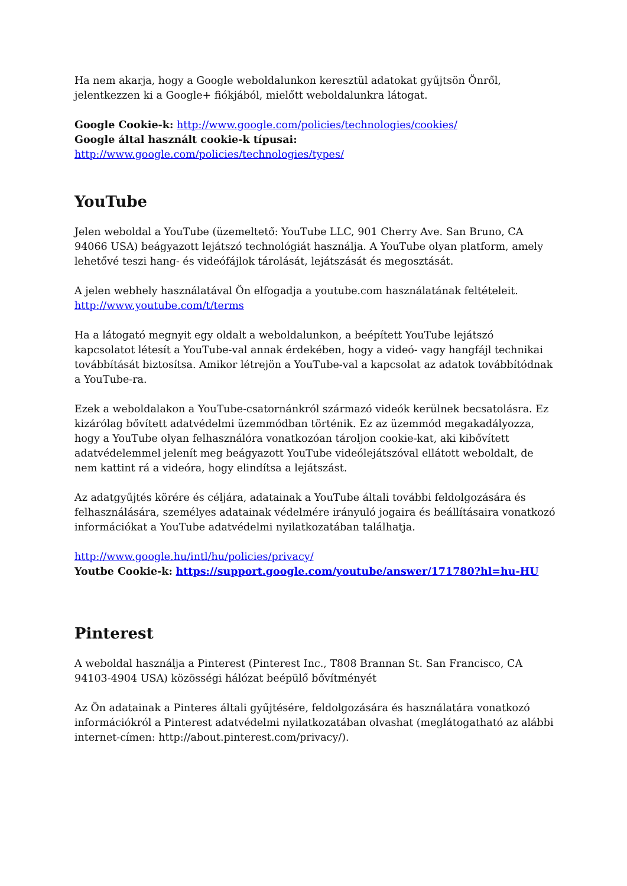Ha nem akarja, hogy a Google weboldalunkon keresztül adatokat gyűjtsön Önről, jelentkezzen ki a Google+ fiókjából, mielőtt weboldalunkra látogat.
Google Cookie-k: http://www.google.com/policies/technologies/cookies/
Google által használt cookie-k típusai:
http://www.google.com/policies/technologies/types/
YouTube
Jelen weboldal a YouTube (üzemeltető: YouTube LLC, 901 Cherry Ave. San Bruno, CA 94066 USA) beágyazott lejátszó technológiát használja. A YouTube olyan platform, amely lehetővé teszi hang- és videófájlok tárolását, lejátszását és megosztását.
A jelen webhely használatával Ön elfogadja a youtube.com használatának feltételeit.
http://www.youtube.com/t/terms
Ha a látogató megnyit egy oldalt a weboldalunkon, a beépített YouTube lejátszó kapcsolatot létesít a YouTube-val annak érdekében, hogy a videó- vagy hangfájl technikai továbbítását biztosítsa. Amikor létrejön a YouTube-val a kapcsolat az adatok továbbítódnak a YouTube-ra.
Ezek a weboldalakon a YouTube-csatornánkról származó videók kerülnek becsatolásra. Ez kizárólag bővített adatvédelmi üzemmódban történik. Ez az üzemmód megakadályozza, hogy a YouTube olyan felhasználóra vonatkozóan tároljon cookie-kat, aki kibővített adatvédelemmel jelenít meg beágyazott YouTube videólejátszóval ellátott weboldalt, de nem kattint rá a videóra, hogy elindítsa a lejátszást.
Az adatgyűjtés körére és céljára, adatainak a YouTube általi további feldolgozására és felhasználására, személyes adatainak védelmére irányuló jogaira és beállításaira vonatkozó információkat a YouTube adatvédelmi nyilatkozatában találhatja.
http://www.google.hu/intl/hu/policies/privacy/
Youtbe Cookie-k: https://support.google.com/youtube/answer/171780?hl=hu-HU
Pinterest
A weboldal használja a Pinterest (Pinterest Inc., T808 Brannan St. San Francisco, CA 94103-4904 USA) közösségi hálózat beépülő bővítményét
Az Ön adatainak a Pinteres általi gyűjtésére, feldolgozására és használatára vonatkozó információkról a Pinterest adatvédelmi nyilatkozatában olvashat (meglátogatható az alábbi internet-címen: http://about.pinterest.com/privacy/).